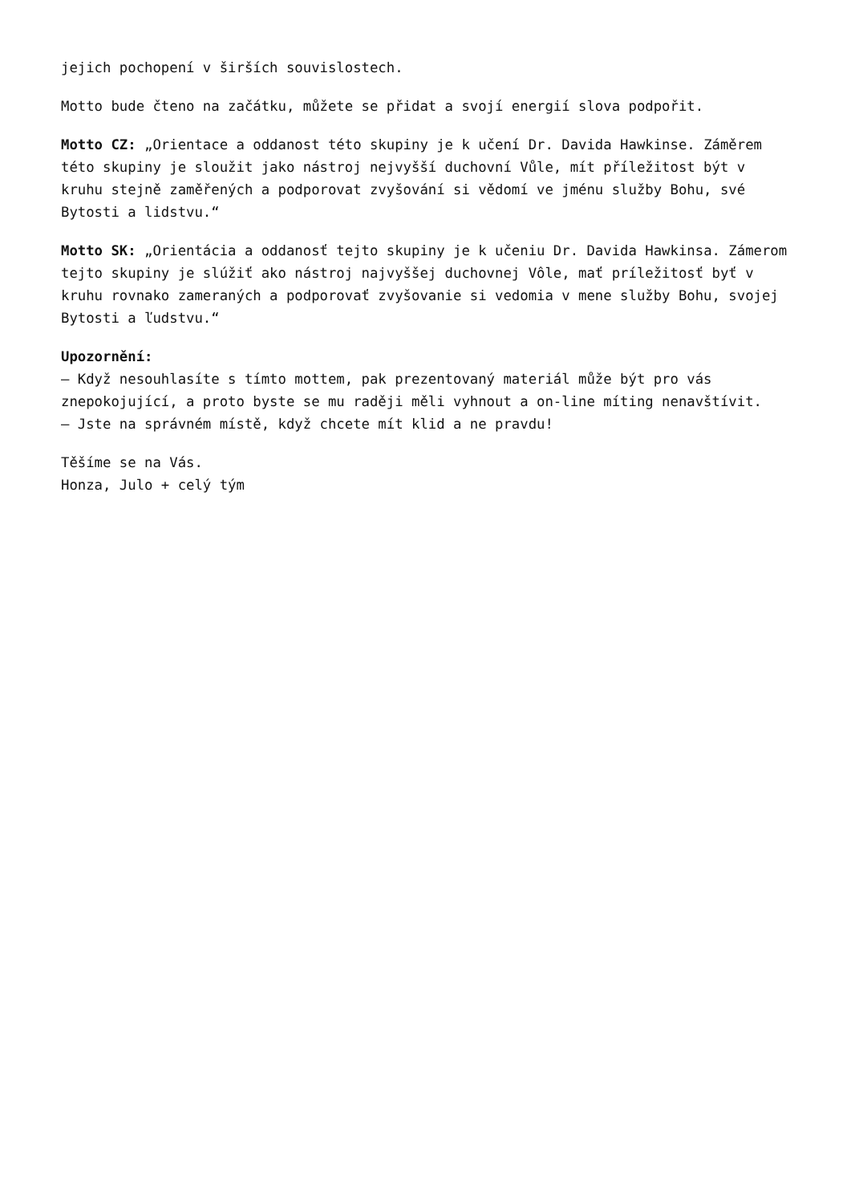jejich pochopení v širších souvislostech.
Motto bude čteno na začátku, můžete se přidat a svojí energií slova podpořit.
Motto CZ: „Orientace a oddanost této skupiny je k učení Dr. Davida Hawkinse. Záměrem této skupiny je sloužit jako nástroj nejvyšší duchovní Vůle, mít příležitost být v kruhu stejně zaměřených a podporovat zvyšování si vědomí ve jménu služby Bohu, své Bytosti a lidstvu.“
Motto SK: „Orientácia a oddanosť tejto skupiny je k učeniu Dr. Davida Hawkinsa. Zámerom tejto skupiny je slúžiť ako nástroj najvyššej duchovnej Vôle, mať príležitosť byť v kruhu rovnako zameraných a podporovať zvyšovanie si vedomia v mene služby Bohu, svojej Bytosti a ľudstvu.“
Upozornění:
– Když nesouhlasíte s tímto mottem, pak prezentovaný materiál může být pro vás znepokojující, a proto byste se mu raději měli vyhnout a on-line míting nenavštívit.
– Jste na správném místě, když chcete mít klid a ne pravdu!
Těšíme se na Vás.
Honza, Julo + celý tým